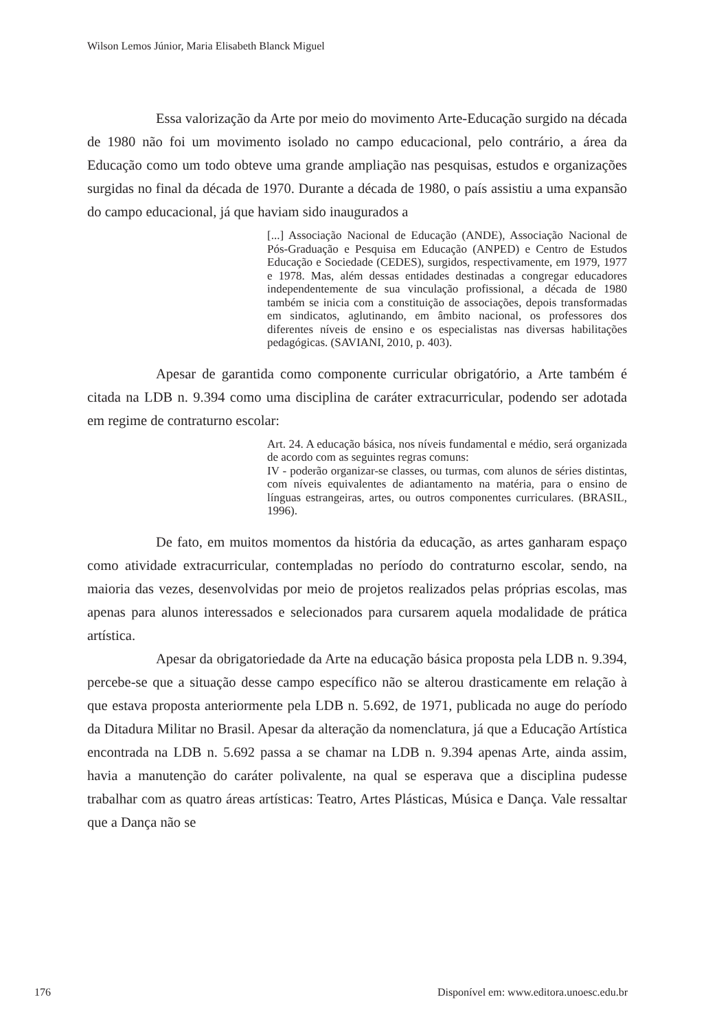Wilson Lemos Júnior, Maria Elisabeth Blanck Miguel
Essa valorização da Arte por meio do movimento Arte-Educação surgido na década de 1980 não foi um movimento isolado no campo educacional, pelo contrário, a área da Educação como um todo obteve uma grande ampliação nas pesquisas, estudos e organizações surgidas no final da década de 1970. Durante a década de 1980, o país assistiu a uma expansão do campo educacional, já que haviam sido inaugurados a
[...] Associação Nacional de Educação (ANDE), Associação Nacional de Pós-Graduação e Pesquisa em Educação (ANPED) e Centro de Estudos Educação e Sociedade (CEDES), surgidos, respectivamente, em 1979, 1977 e 1978. Mas, além dessas entidades destinadas a congregar educadores independentemente de sua vinculação profissional, a década de 1980 também se inicia com a constituição de associações, depois transformadas em sindicatos, aglutinando, em âmbito nacional, os professores dos diferentes níveis de ensino e os especialistas nas diversas habilitações pedagógicas. (SAVIANI, 2010, p. 403).
Apesar de garantida como componente curricular obrigatório, a Arte também é citada na LDB n. 9.394 como uma disciplina de caráter extracurricular, podendo ser adotada em regime de contraturno escolar:
Art. 24. A educação básica, nos níveis fundamental e médio, será organizada de acordo com as seguintes regras comuns:
IV - poderão organizar-se classes, ou turmas, com alunos de séries distintas, com níveis equivalentes de adiantamento na matéria, para o ensino de línguas estrangeiras, artes, ou outros componentes curriculares. (BRASIL, 1996).
De fato, em muitos momentos da história da educação, as artes ganharam espaço como atividade extracurricular, contempladas no período do contraturno escolar, sendo, na maioria das vezes, desenvolvidas por meio de projetos realizados pelas próprias escolas, mas apenas para alunos interessados e selecionados para cursarem aquela modalidade de prática artística.
Apesar da obrigatoriedade da Arte na educação básica proposta pela LDB n. 9.394, percebe-se que a situação desse campo específico não se alterou drasticamente em relação à que estava proposta anteriormente pela LDB n. 5.692, de 1971, publicada no auge do período da Ditadura Militar no Brasil. Apesar da alteração da nomenclatura, já que a Educação Artística encontrada na LDB n. 5.692 passa a se chamar na LDB n. 9.394 apenas Arte, ainda assim, havia a manutenção do caráter polivalente, na qual se esperava que a disciplina pudesse trabalhar com as quatro áreas artísticas: Teatro, Artes Plásticas, Música e Dança. Vale ressaltar que a Dança não se
176 Disponível em: www.editora.unoesc.edu.br